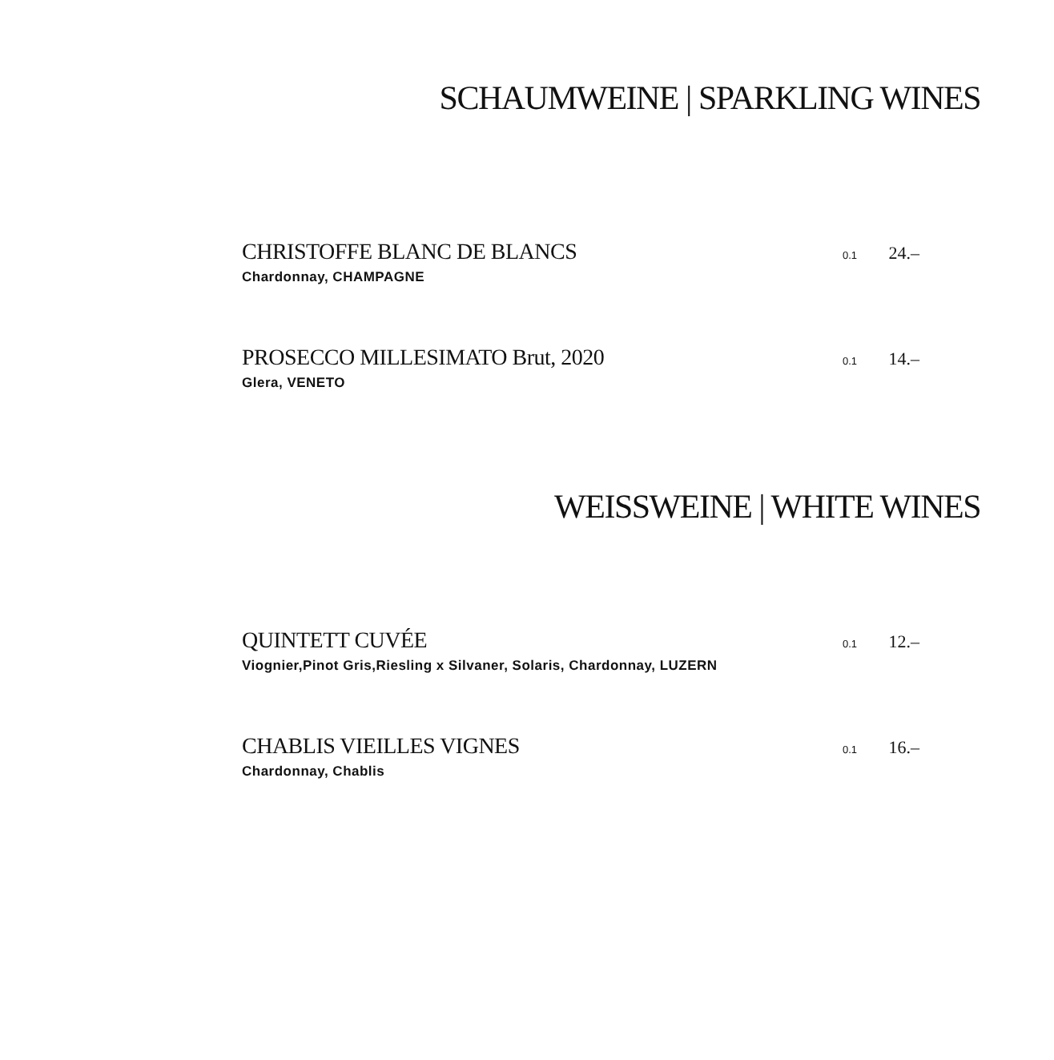SCHAUMWEINE | SPARKLING WINES
CHRISTOFFE BLANC DE BLANCS
0.1 24.–
Chardonnay, CHAMPAGNE
PROSECCO MILLESIMATO Brut, 2020
0.1 14.–
Glera, VENETO
WEISSWEINE | WHITE WINES
QUINTETT CUVÉE
0.1 12.–
Viognier,Pinot Gris,Riesling x Silvaner, Solaris, Chardonnay, LUZERN
CHABLIS VIEILLES VIGNES
0.1 16.–
Chardonnay, Chablis